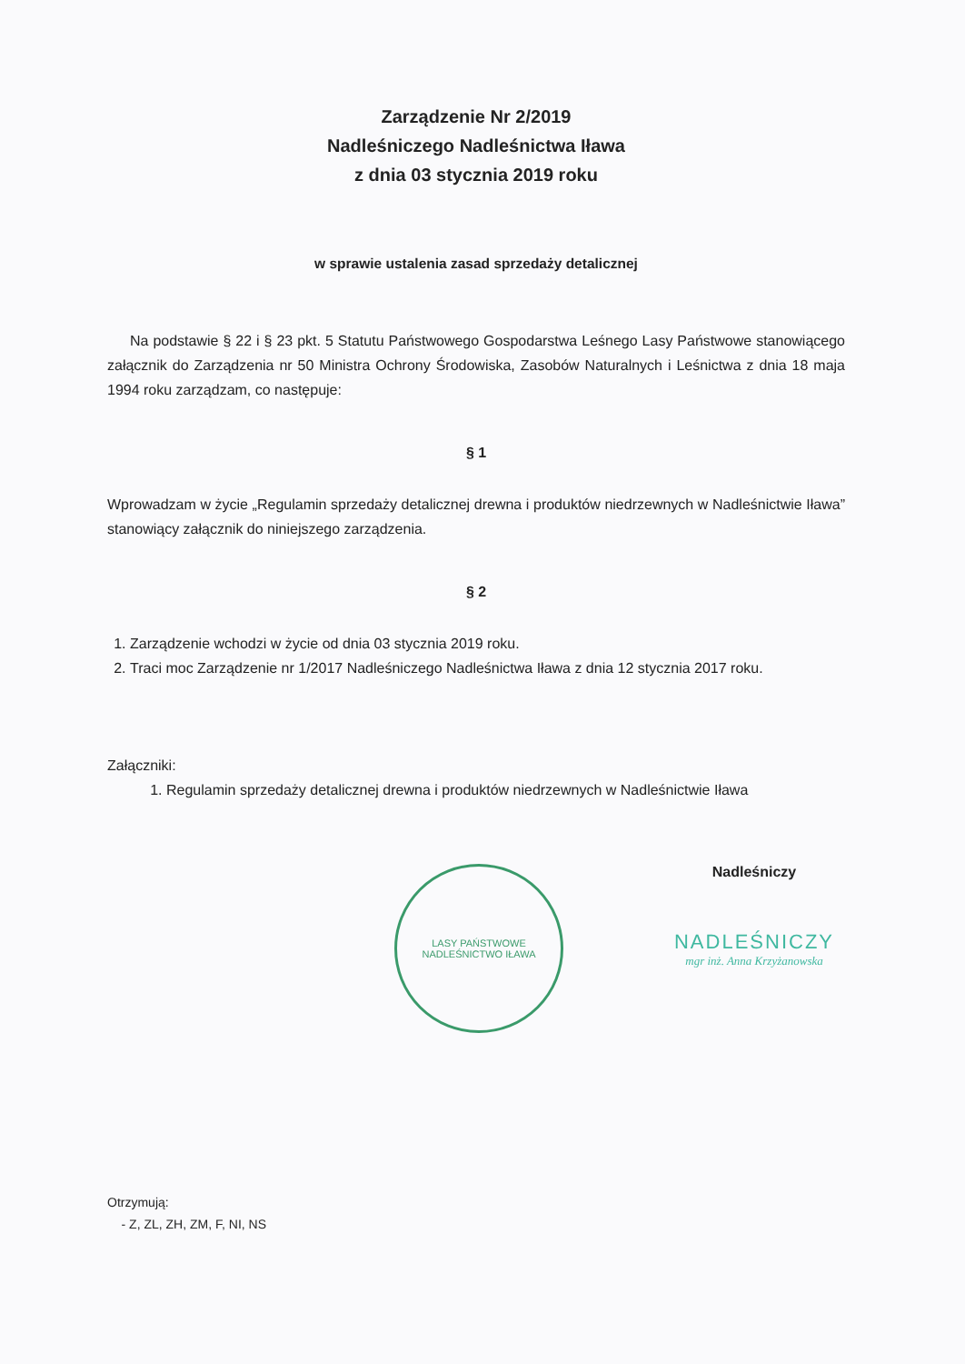Zarządzenie Nr 2/2019
Nadleśniczego Nadleśnictwa Iława
z dnia 03 stycznia 2019 roku
w sprawie ustalenia zasad sprzedaży detalicznej
Na podstawie § 22 i § 23 pkt. 5 Statutu Państwowego Gospodarstwa Leśnego Lasy Państwowe stanowiącego załącznik do Zarządzenia nr 50 Ministra Ochrony Środowiska, Zasobów Naturalnych i Leśnictwa z dnia 18 maja 1994 roku zarządzam, co następuje:
§ 1
Wprowadzam w życie „Regulamin sprzedaży detalicznej drewna i produktów niedrzewnych w Nadleśnictwie Iława” stanowiący załącznik do niniejszego zarządzenia.
§ 2
1. Zarządzenie wchodzi w życie od dnia 03 stycznia 2019 roku.
2. Traci moc Zarządzenie nr 1/2017 Nadleśniczego Nadleśnictwa Iława z dnia 12 stycznia 2017 roku.
Załączniki:
1. Regulamin sprzedaży detalicznej drewna i produktów niedrzewnych w Nadleśnictwie Iława
LASY PAŃSTWOWE
NADLEŚNICTWO IŁAWA
Nadleśniczy
NADLEŚNICZY
mgr inż. Anna Krzyżanowska
Otrzymują:
- Z, ZL, ZH, ZM, F, NI, NS